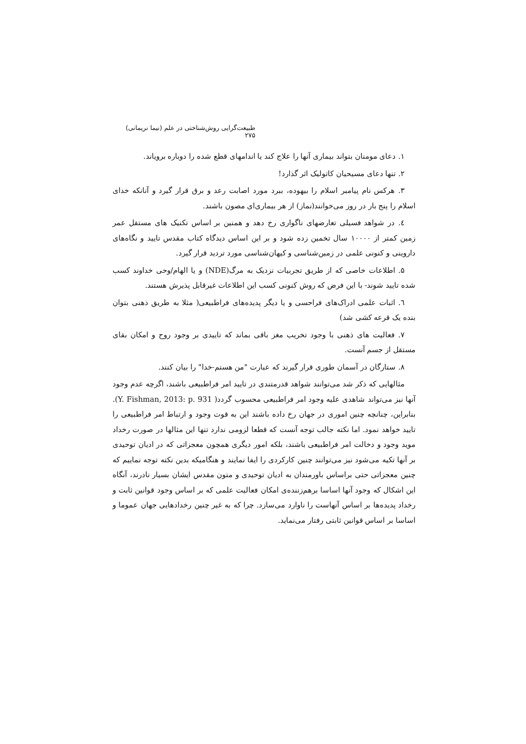طبیعت‌گرایی روش‌شناختی در علم (نیما نریمانی) ۲۷۵
۱. دعای مومنان بتواند بیماری آنها را علاج کند یا اندامهای قطع شده را دوباره برویاند.
۲. تنها دعای مسیحیان کاتولیک اثر گذارد!
۳. هرکس نام پیامبر اسلام را بیهوده، ببرد مورد اصابت رعد و برق قرار گیرد و آنانکه خدای اسلام را پنج بار در روز می‌خوانند(نماز) از هر بیماری‌ای مصون باشند.
٤. در شواهد فسیلی تعارضهای ناگواری رخ دهد و همنین بر اساس تکنیک های مستقل عمر زمین کمتر از ۱۰۰۰۰ سال تخمین زده شود و بر این اساس دیدگاه کتاب مقدس تایید و نگاه‌های داروینی و کنونی علمی در زمین‌شناسی و کیهان‌شناسی مورد تردید قرار گیرد.
۵. اطلاعات خاصی که از طریق تجربیات نزدیک به مرگ(NDE) و یا الهام/وحی خداوند کسب شده تایید شوند- با این فرض که روش کنونی کسب این اطلاعات غیرقابل پذیرش هستند.
٦. اثبات علمی ادراک‌های فراحسی و یا دیگر پدیده‌های فراطبیعی( مثلا به طریق ذهنی بتوان بنده یک قرعه کشی شد)
۷. فعالیت های ذهنی با وجود تخریب مغز باقی بماند که تاییدی بر وجود روح و امکان بقای مستقل از جسم آنست.
۸. ستارگان در آسمان طوری قرار گیرند که عبارت "من هستم-خدا" را بیان کنند.
مثالهایی که ذکر شد می‌توانند شواهد قدرمتندی در تایید امر فراطبیعی باشند، اگرچه عدم وجود آنها نیز می‌تواند شاهدی علیه وجود امر فراطبیعی محسوب گردد( Y. Fishman, 2013: p. 931). بنابراین، چنانچه چنین اموری در جهان رخ داده باشند این به قوت وجود و ارتباط امر فراطبیعی را تایید خواهد نمود. اما نکته جالب توجه آنست که قطعا لزومی ندارد تنها این مثالها در صورت رخداد موید وجود و دخالت امر فراطبیعی باشند، بلکه امور دیگری همچون معجزاتی که در ادیان توحیدی بر آنها تکیه می‌شود نیز می‌توانند چنین کارکردی را ایفا نمایند و هنگامیکه بدین نکته توجه نماییم که چنین معجزاتی حتی براساس باورمندان به ادیان توحیدی و متون مقدس ایشان بسیار نادرند، آنگاه این اشکال که وجود آنها اساسا برهم‌زننده‌ی امکان فعالیت علمی که بر اساس وجود قوانین ثابت و رخداد پدیده‌ها بر اساس آنهاست را ناوارد می‌سازد. چرا که به غیر چنین رخدادهایی جهان عموما و اساسا بر اساس قوانین ثابتی رفتار می‌نماید.